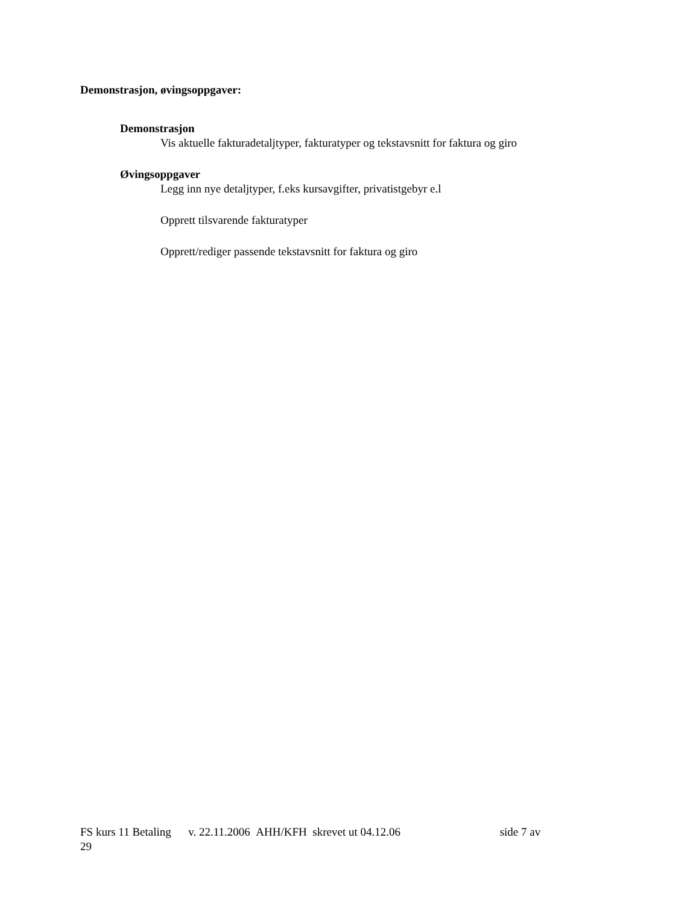Demonstrasjon, øvingsoppgaver:
Demonstrasjon
Vis aktuelle fakturadetaljtyper, fakturatyper og tekstavsnitt for faktura og giro
Øvingsoppgaver
Legg inn nye detaljtyper, f.eks kursavgifter, privatistgebyr e.l
Opprett tilsvarende fakturatyper
Opprett/rediger passende tekstavsnitt for faktura og giro
FS kurs 11 Betaling v. 22.11.2006 AHH/KFH skrevet ut 04.12.06 side 7 av
29